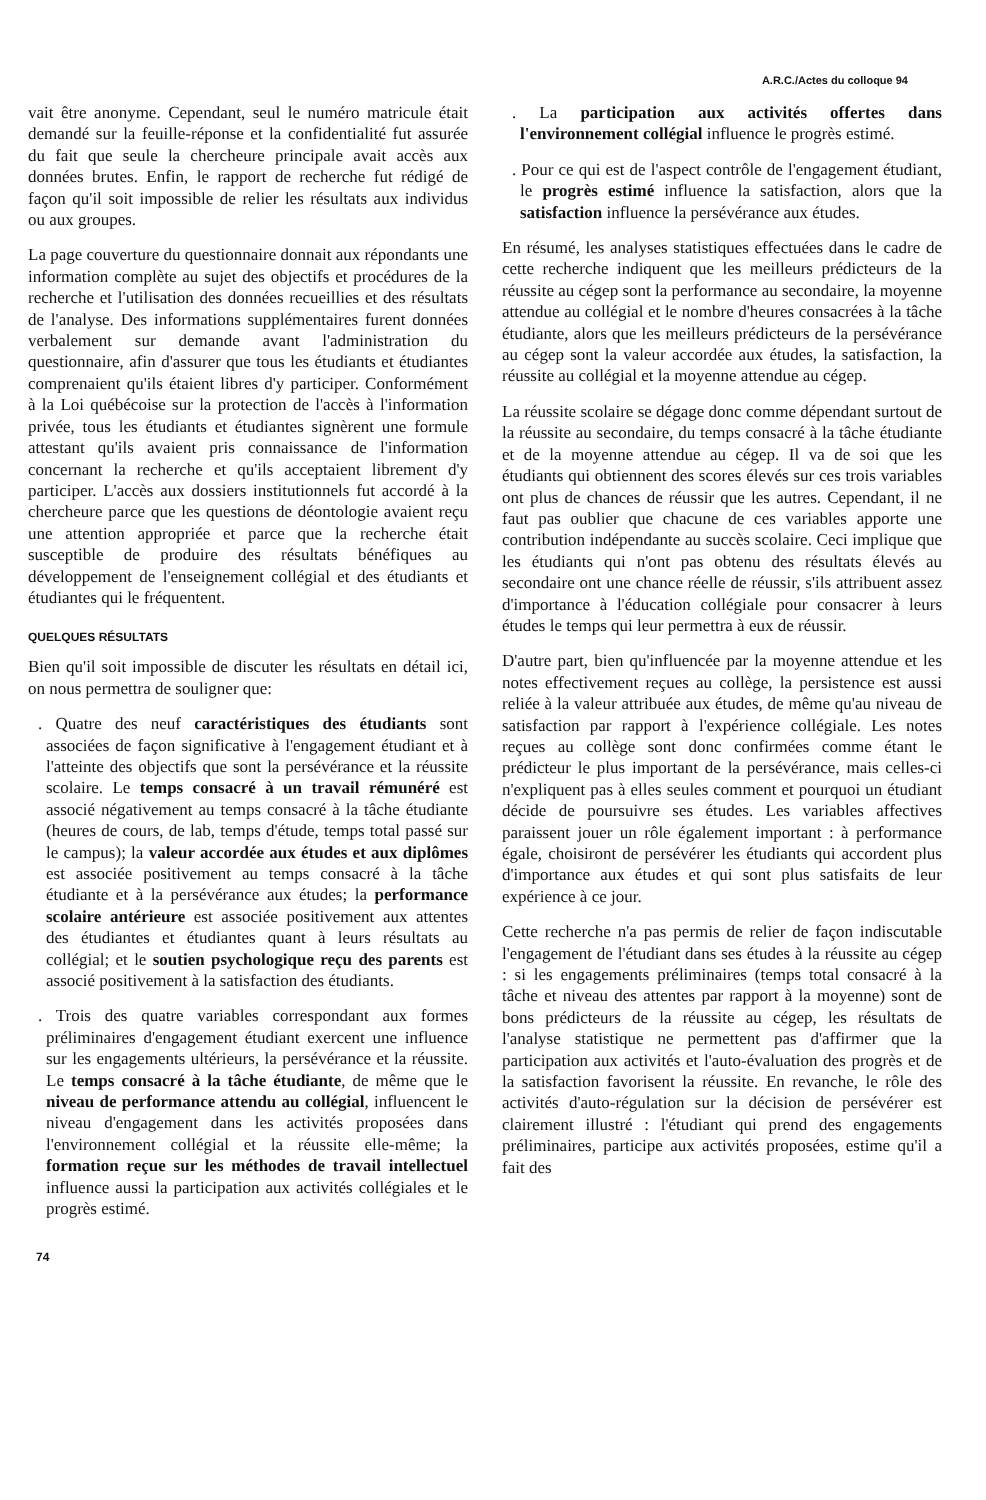A.R.C./Actes du colloque 94
vait être anonyme. Cependant, seul le numéro matricule était demandé sur la feuille-réponse et la confidentialité fut assurée du fait que seule la chercheure principale avait accès aux données brutes. Enfin, le rapport de recherche fut rédigé de façon qu'il soit impossible de relier les résultats aux individus ou aux groupes.
La page couverture du questionnaire donnait aux répondants une information complète au sujet des objectifs et procédures de la recherche et l'utilisation des données recueillies et des résultats de l'analyse. Des informations supplémentaires furent données verbalement sur demande avant l'administration du questionnaire, afin d'assurer que tous les étudiants et étudiantes comprenaient qu'ils étaient libres d'y participer. Conformément à la Loi québécoise sur la protection de l'accès à l'information privée, tous les étudiants et étudiantes signèrent une formule attestant qu'ils avaient pris connaissance de l'information concernant la recherche et qu'ils acceptaient librement d'y participer. L'accès aux dossiers institutionnels fut accordé à la chercheure parce que les questions de déontologie avaient reçu une attention appropriée et parce que la recherche était susceptible de produire des résultats bénéfiques au développement de l'enseignement collégial et des étudiants et étudiantes qui le fréquentent.
QUELQUES RÉSULTATS
Bien qu'il soit impossible de discuter les résultats en détail ici, on nous permettra de souligner que:
. Quatre des neuf caractéristiques des étudiants sont associées de façon significative à l'engagement étudiant et à l'atteinte des objectifs que sont la persévérance et la réussite scolaire. Le temps consacré à un travail rémunéré est associé négativement au temps consacré à la tâche étudiante (heures de cours, de lab, temps d'étude, temps total passé sur le campus); la valeur accordée aux études et aux diplômes est associée positivement au temps consacré à la tâche étudiante et à la persévérance aux études; la performance scolaire antérieure est associée positivement aux attentes des étudiantes et étudiantes quant à leurs résultats au collégial; et le soutien psychologique reçu des parents est associé positivement à la satisfaction des étudiants.
. Trois des quatre variables correspondant aux formes préliminaires d'engagement étudiant exercent une influence sur les engagements ultérieurs, la persévérance et la réussite. Le temps consacré à la tâche étudiante, de même que le niveau de performance attendu au collégial, influencent le niveau d'engagement dans les activités proposées dans l'environnement collégial et la réussite elle-même; la formation reçue sur les méthodes de travail intellectuel influence aussi la participation aux activités collégiales et le progrès estimé.
. La participation aux activités offertes dans l'environnement collégial influence le progrès estimé.
. Pour ce qui est de l'aspect contrôle de l'engagement étudiant, le progrès estimé influence la satisfaction, alors que la satisfaction influence la persévérance aux études.
En résumé, les analyses statistiques effectuées dans le cadre de cette recherche indiquent que les meilleurs prédicteurs de la réussite au cégep sont la performance au secondaire, la moyenne attendue au collégial et le nombre d'heures consacrées à la tâche étudiante, alors que les meilleurs prédicteurs de la persévérance au cégep sont la valeur accordée aux études, la satisfaction, la réussite au collégial et la moyenne attendue au cégep.
La réussite scolaire se dégage donc comme dépendant surtout de la réussite au secondaire, du temps consacré à la tâche étudiante et de la moyenne attendue au cégep. Il va de soi que les étudiants qui obtiennent des scores élevés sur ces trois variables ont plus de chances de réussir que les autres. Cependant, il ne faut pas oublier que chacune de ces variables apporte une contribution indépendante au succès scolaire. Ceci implique que les étudiants qui n'ont pas obtenu des résultats élevés au secondaire ont une chance réelle de réussir, s'ils attribuent assez d'importance à l'éducation collégiale pour consacrer à leurs études le temps qui leur permettra à eux de réussir.
D'autre part, bien qu'influencée par la moyenne attendue et les notes effectivement reçues au collège, la persistence est aussi reliée à la valeur attribuée aux études, de même qu'au niveau de satisfaction par rapport à l'expérience collégiale. Les notes reçues au collège sont donc confirmées comme étant le prédicteur le plus important de la persévérance, mais celles-ci n'expliquent pas à elles seules comment et pourquoi un étudiant décide de poursuivre ses études. Les variables affectives paraissent jouer un rôle également important : à performance égale, choisiront de persévérer les étudiants qui accordent plus d'importance aux études et qui sont plus satisfaits de leur expérience à ce jour.
Cette recherche n'a pas permis de relier de façon indiscutable l'engagement de l'étudiant dans ses études à la réussite au cégep : si les engagements préliminaires (temps total consacré à la tâche et niveau des attentes par rapport à la moyenne) sont de bons prédicteurs de la réussite au cégep, les résultats de l'analyse statistique ne permettent pas d'affirmer que la participation aux activités et l'auto-évaluation des progrès et de la satisfaction favorisent la réussite. En revanche, le rôle des activités d'auto-régulation sur la décision de persévérer est clairement illustré : l'étudiant qui prend des engagements préliminaires, participe aux activités proposées, estime qu'il a fait des
74